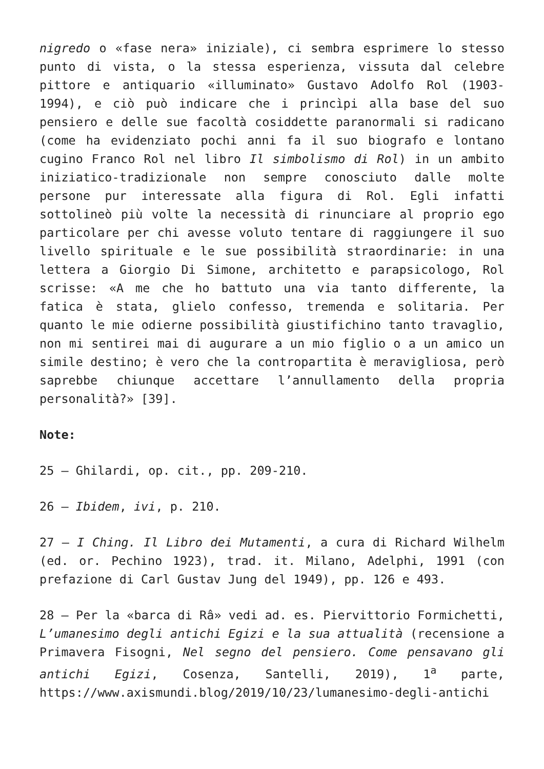nigredo o «fase nera» iniziale), ci sembra esprimere lo stesso punto di vista, o la stessa esperienza, vissuta dal celebre pittore e antiquario «illuminato» Gustavo Adolfo Rol (1903-1994), e ciò può indicare che i princìpi alla base del suo pensiero e delle sue facoltà cosiddette paranormali si radicano (come ha evidenziato pochi anni fa il suo biografo e lontano cugino Franco Rol nel libro Il simbolismo di Rol) in un ambito iniziatico-tradizionale non sempre conosciuto dalle molte persone pur interessate alla figura di Rol. Egli infatti sottolineò più volte la necessità di rinunciare al proprio ego particolare per chi avesse voluto tentare di raggiungere il suo livello spirituale e le sue possibilità straordinarie: in una lettera a Giorgio Di Simone, architetto e parapsicologo, Rol scrisse: «A me che ho battuto una via tanto differente, la fatica è stata, glielo confesso, tremenda e solitaria. Per quanto le mie odierne possibilità giustifichino tanto travaglio, non mi sentirei mai di augurare a un mio figlio o a un amico un simile destino; è vero che la contropartita è meravigliosa, però saprebbe chiunque accettare l’annullamento della propria personalità?» [39].
Note:
25 – Ghilardi, op. cit., pp. 209-210.
26 – Ibidem, ivi, p. 210.
27 – I Ching. Il Libro dei Mutamenti, a cura di Richard Wilhelm (ed. or. Pechino 1923), trad. it. Milano, Adelphi, 1991 (con prefazione di Carl Gustav Jung del 1949), pp. 126 e 493.
28 – Per la «barca di Râ» vedi ad. es. Piervittorio Formichetti, L’umanesimo degli antichi Egizi e la sua attualità (recensione a Primavera Fisogni, Nel segno del pensiero. Come pensavano gli antichi Egizi, Cosenza, Santelli, 2019), 1<sup>a</sup> parte, https://www.axismundi.blog/2019/10/23/lumanesimo-degli-antichi